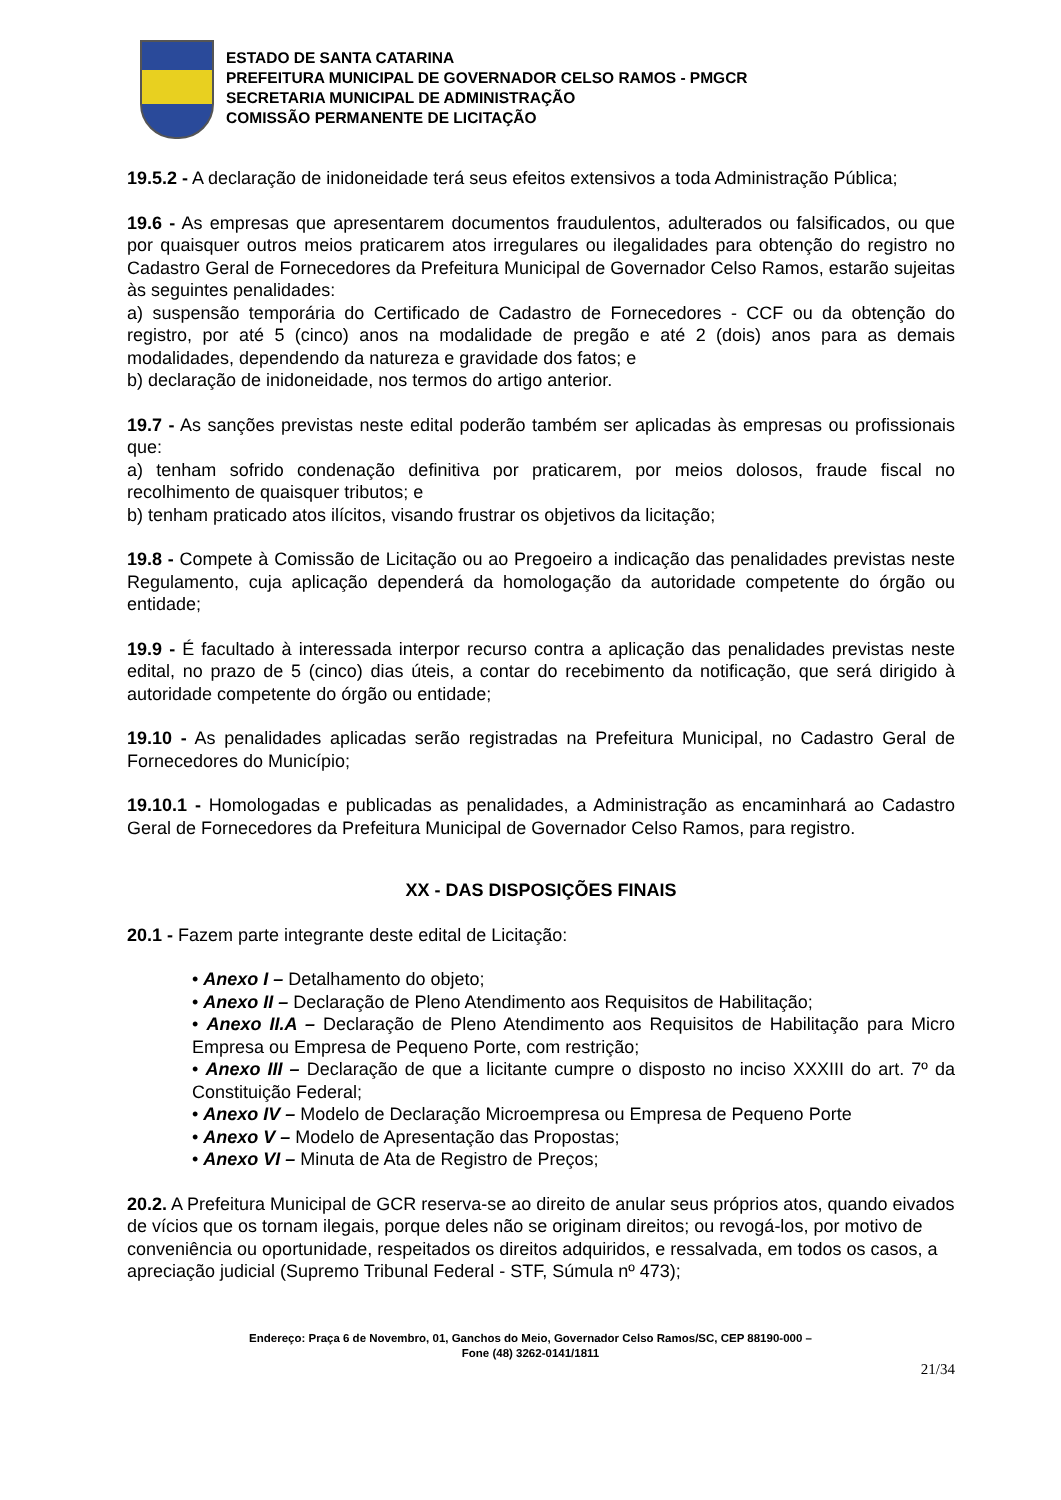ESTADO DE SANTA CATARINA
PREFEITURA MUNICIPAL DE GOVERNADOR CELSO RAMOS - PMGCR
SECRETARIA MUNICIPAL DE ADMINISTRAÇÃO
COMISSÃO PERMANENTE DE LICITAÇÃO
19.5.2 - A declaração de inidoneidade terá seus efeitos extensivos a toda Administração Pública;
19.6 - As empresas que apresentarem documentos fraudulentos, adulterados ou falsificados, ou que por quaisquer outros meios praticarem atos irregulares ou ilegalidades para obtenção do registro no Cadastro Geral de Fornecedores da Prefeitura Municipal de Governador Celso Ramos, estarão sujeitas às seguintes penalidades:
a) suspensão temporária do Certificado de Cadastro de Fornecedores - CCF ou da obtenção do registro, por até 5 (cinco) anos na modalidade de pregão e até 2 (dois) anos para as demais modalidades, dependendo da natureza e gravidade dos fatos; e
b) declaração de inidoneidade, nos termos do artigo anterior.
19.7 - As sanções previstas neste edital poderão também ser aplicadas às empresas ou profissionais que:
a) tenham sofrido condenação definitiva por praticarem, por meios dolosos, fraude fiscal no recolhimento de quaisquer tributos; e
b) tenham praticado atos ilícitos, visando frustrar os objetivos da licitação;
19.8 - Compete à Comissão de Licitação ou ao Pregoeiro a indicação das penalidades previstas neste Regulamento, cuja aplicação dependerá da homologação da autoridade competente do órgão ou entidade;
19.9 - É facultado à interessada interpor recurso contra a aplicação das penalidades previstas neste edital, no prazo de 5 (cinco) dias úteis, a contar do recebimento da notificação, que será dirigido à autoridade competente do órgão ou entidade;
19.10 - As penalidades aplicadas serão registradas na Prefeitura Municipal, no Cadastro Geral de Fornecedores do Município;
19.10.1 - Homologadas e publicadas as penalidades, a Administração as encaminhará ao Cadastro Geral de Fornecedores da Prefeitura Municipal de Governador Celso Ramos, para registro.
XX - DAS DISPOSIÇÕES FINAIS
20.1 - Fazem parte integrante deste edital de Licitação:
• Anexo I – Detalhamento do objeto;
• Anexo II – Declaração de Pleno Atendimento aos Requisitos de Habilitação;
• Anexo II.A – Declaração de Pleno Atendimento aos Requisitos de Habilitação para Micro Empresa ou Empresa de Pequeno Porte, com restrição;
• Anexo III – Declaração de que a licitante cumpre o disposto no inciso XXXIII do art. 7º da Constituição Federal;
• Anexo IV – Modelo de Declaração Microempresa ou Empresa de Pequeno Porte
• Anexo V – Modelo de Apresentação das Propostas;
• Anexo VI – Minuta de Ata de Registro de Preços;
20.2. A Prefeitura Municipal de GCR reserva-se ao direito de anular seus próprios atos, quando eivados de vícios que os tornam ilegais, porque deles não se originam direitos; ou revogá-los, por motivo de conveniência ou oportunidade, respeitados os direitos adquiridos, e ressalvada, em todos os casos, a apreciação judicial (Supremo Tribunal Federal - STF, Súmula nº 473);
Endereço: Praça 6 de Novembro, 01, Ganchos do Meio, Governador Celso Ramos/SC, CEP 88190-000 –
Fone (48) 3262-0141/1811
21/34